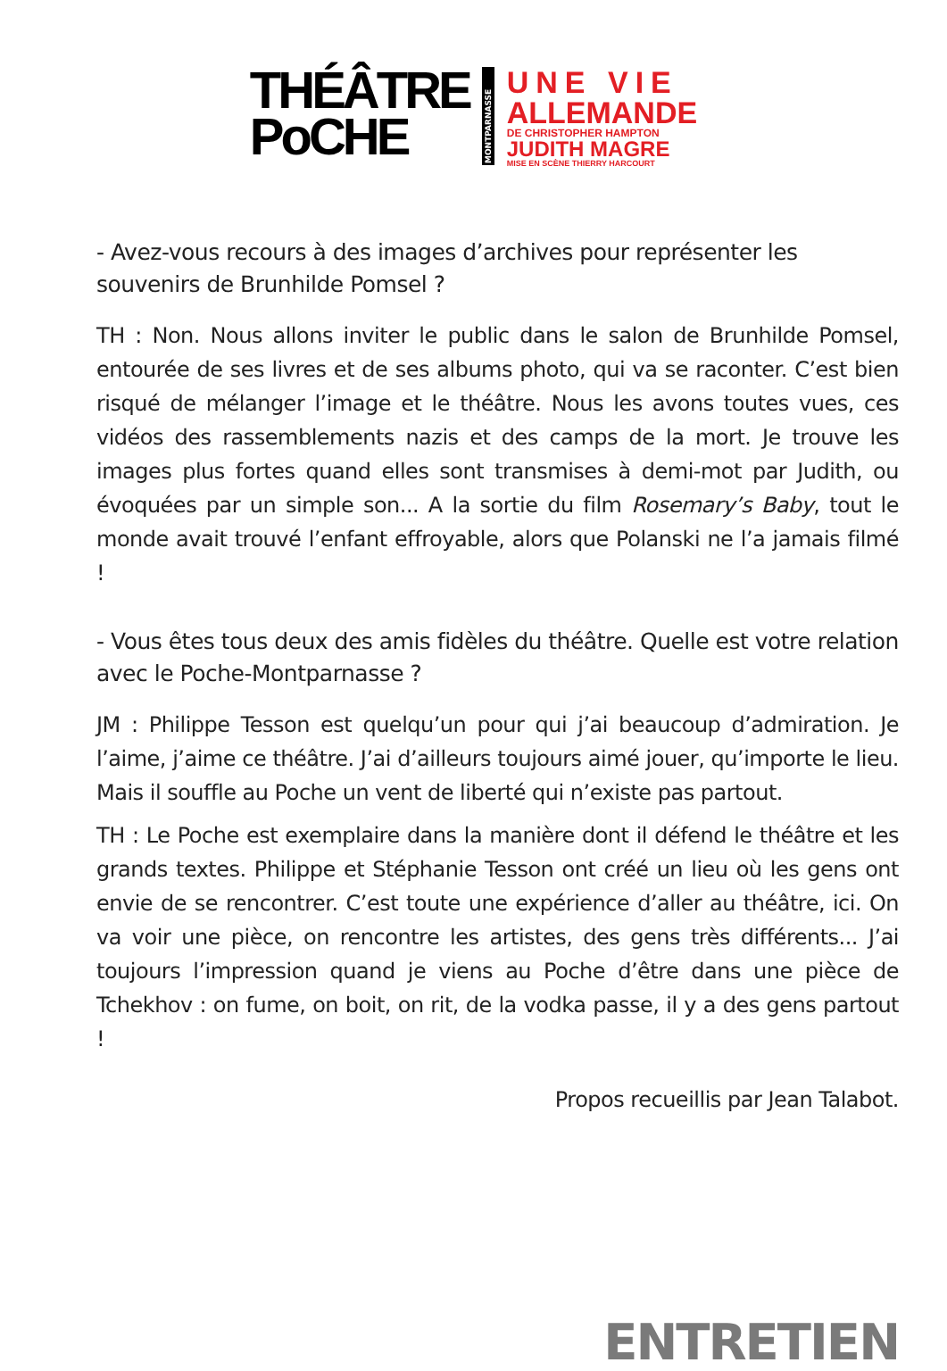THÉÂTRE
PoCHE
MONTPARNASSE
UNE VIE
ALLEMANDE
DE CHRISTOPHER HAMPTON
JUDITH MAGRE
MISE EN SCÈNE THIERRY HARCOURT
- Avez-vous recours à des images d’archives pour représenter les souvenirs de Brunhilde Pomsel ?
TH : Non. Nous allons inviter le public dans le salon de Brunhilde Pomsel, entourée de ses livres et de ses albums photo, qui va se raconter. C’est bien risqué de mélanger l’image et le théâtre. Nous les avons toutes vues, ces vidéos des rassemblements nazis et des camps de la mort. Je trouve les images plus fortes quand elles sont transmises à demi-mot par Judith, ou évoquées par un simple son... A la sortie du film Rosemary’s Baby, tout le monde avait trouvé l’enfant effroyable, alors que Polanski ne l’a jamais filmé !
- Vous êtes tous deux des amis fidèles du théâtre. Quelle est votre relation avec le Poche-Montparnasse ?
JM : Philippe Tesson est quelqu’un pour qui j’ai beaucoup d’admiration. Je l’aime, j’aime ce théâtre. J’ai d’ailleurs toujours aimé jouer, qu’importe le lieu. Mais il souffle au Poche un vent de liberté qui n’existe pas partout.
TH : Le Poche est exemplaire dans la manière dont il défend le théâtre et les grands textes. Philippe et Stéphanie Tesson ont créé un lieu où les gens ont envie de se rencontrer. C’est toute une expérience d’aller au théâtre, ici. On va voir une pièce, on rencontre les artistes, des gens très différents... J’ai toujours l’impression quand je viens au Poche d’être dans une pièce de Tchekhov : on fume, on boit, on rit, de la vodka passe, il y a des gens partout !
Propos recueillis par Jean Talabot.
ENTRETIEN